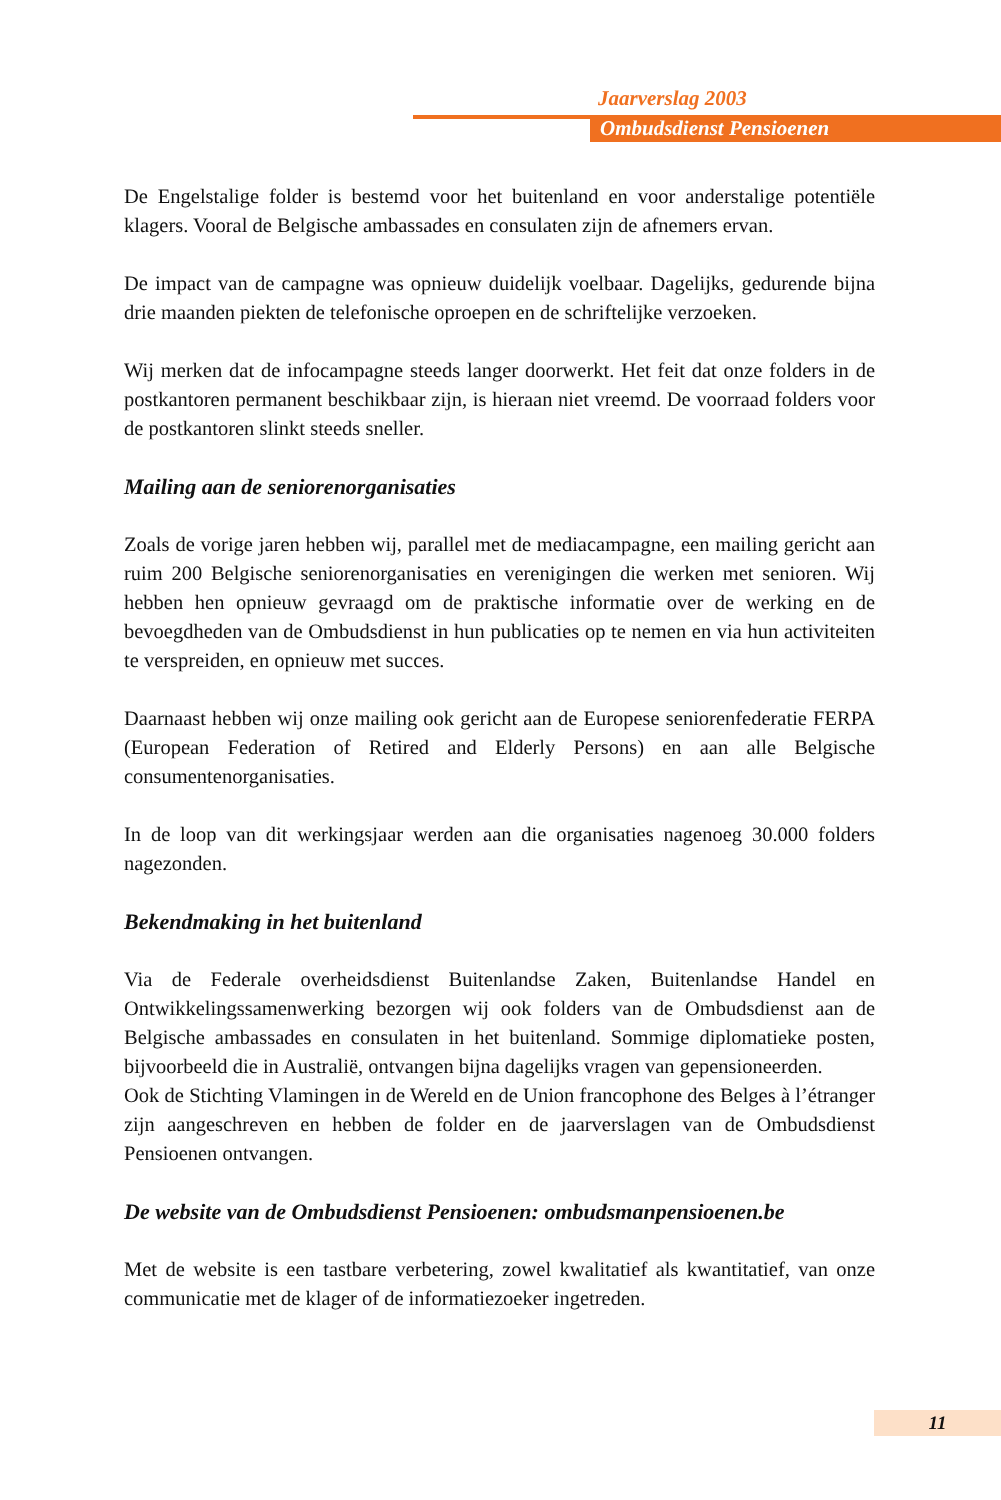Jaarverslag 2003
Ombudsdienst Pensioenen
De Engelstalige folder is bestemd voor het buitenland en voor anderstalige potentiële klagers. Vooral de Belgische ambassades en consulaten zijn de afnemers ervan.
De impact van de campagne was opnieuw duidelijk voelbaar. Dagelijks, gedurende bijna drie maanden piekten de telefonische oproepen en de schriftelijke verzoeken.
Wij merken dat de infocampagne steeds langer doorwerkt. Het feit dat onze folders in de postkantoren permanent beschikbaar zijn, is hieraan niet vreemd. De voorraad folders voor de postkantoren slinkt steeds sneller.
Mailing aan de seniorenorganisaties
Zoals de vorige jaren hebben wij, parallel met de mediacampagne, een mailing gericht aan ruim 200 Belgische seniorenorganisaties en verenigingen die werken met senioren. Wij hebben hen opnieuw gevraagd om de praktische informatie over de werking en de bevoegdheden van de Ombudsdienst in hun publicaties op te nemen en via hun activiteiten te verspreiden, en opnieuw met succes.
Daarnaast hebben wij onze mailing ook gericht aan de Europese seniorenfederatie FERPA (European Federation of Retired and Elderly Persons) en aan alle Belgische consumentenorganisaties.
In de loop van dit werkingsjaar werden aan die organisaties nagenoeg 30.000 folders nagezonden.
Bekendmaking in het buitenland
Via de Federale overheidsdienst Buitenlandse Zaken, Buitenlandse Handel en Ontwikkelingssamenwerking bezorgen wij ook folders van de Ombudsdienst aan de Belgische ambassades en consulaten in het buitenland. Sommige diplomatieke posten, bijvoorbeeld die in Australië, ontvangen bijna dagelijks vragen van gepensioneerden.
Ook de Stichting Vlamingen in de Wereld en de Union francophone des Belges à l’étranger zijn aangeschreven en hebben de folder en de jaarverslagen van de Ombudsdienst Pensioenen ontvangen.
De website van de Ombudsdienst Pensioenen: ombudsmanpensioenen.be
Met de website is een tastbare verbetering, zowel kwalitatief als kwantitatief, van onze communicatie met de klager of de informatiezoeker ingetreden.
11